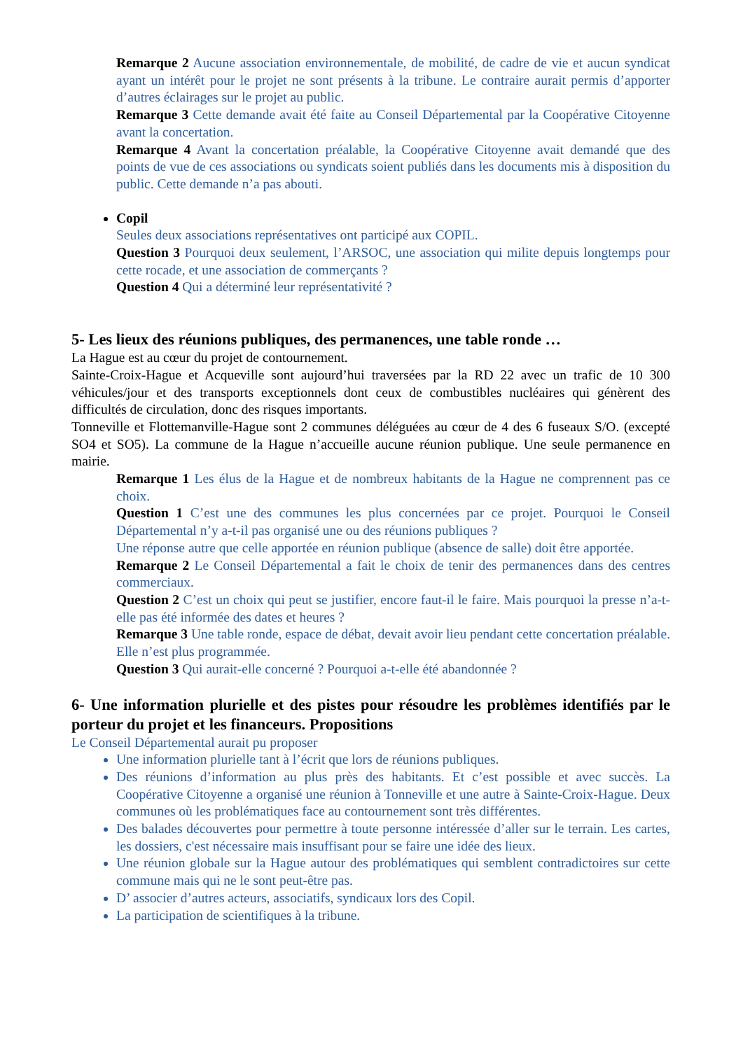Remarque 2 Aucune association environnementale, de mobilité, de cadre de vie et aucun syndicat ayant un intérêt pour le projet ne sont présents à la tribune. Le contraire aurait permis d’apporter d’autres éclairages sur le projet au public.
Remarque 3 Cette demande avait été faite au Conseil Départemental par la Coopérative Citoyenne avant la concertation.
Remarque 4 Avant la concertation préalable, la Coopérative Citoyenne avait demandé que des points de vue de ces associations ou syndicats soient publiés dans les documents mis à disposition du public. Cette demande n’a pas abouti.
Copil
Seules deux associations représentatives ont participé aux COPIL.
Question 3 Pourquoi deux seulement, l’ARSOC, une association qui milite depuis longtemps pour cette rocade, et une association de commerçants ?
Question 4 Qui a déterminé leur représentativité ?
5- Les lieux des réunions publiques, des permanences, une table ronde …
La Hague est au cœur du projet de contournement.
Sainte-Croix-Hague et Acqueville sont aujourd’hui traversées par la RD 22 avec un trafic de 10 300 véhicules/jour et des transports exceptionnels dont ceux de combustibles nucléaires qui génèrent des difficultés de circulation, donc des risques importants.
Tonneville et Flottemanville-Hague sont 2 communes déléguées au cœur de 4 des 6 fuseaux S/O. (excepté SO4 et SO5). La commune de la Hague n’accueille aucune réunion publique. Une seule permanence en mairie.
Remarque 1 Les élus de la Hague et de nombreux habitants de la Hague ne comprennent pas ce choix.
Question 1 C’est une des communes les plus concernées par ce projet. Pourquoi le Conseil Départemental n’y a-t-il pas organisé une ou des réunions publiques ?
Une réponse autre que celle apportée en réunion publique (absence de salle) doit être apportée.
Remarque 2 Le Conseil Départemental a fait le choix de tenir des permanences dans des centres commerciaux.
Question 2 C’est un choix qui peut se justifier, encore faut-il le faire. Mais pourquoi la presse n’a-t-elle pas été informée des dates et heures ?
Remarque 3 Une table ronde, espace de débat, devait avoir lieu pendant cette concertation préalable. Elle n’est plus programmée.
Question 3 Qui aurait-elle concerné ? Pourquoi a-t-elle été abandonnée ?
6- Une information plurielle et des pistes pour résoudre les problèmes identifiés par le porteur du projet et les financeurs. Propositions
Le Conseil Départemental aurait pu proposer
Une information plurielle tant à l’écrit que lors de réunions publiques.
Des réunions d’information au plus près des habitants. Et c’est possible et avec succès. La Coopérative Citoyenne a organisé une réunion à Tonneville et une autre à Sainte-Croix-Hague. Deux communes où les problématiques face au contournement sont très différentes.
Des balades découvertes pour permettre à toute personne intéressée d’aller sur le terrain. Les cartes, les dossiers, c'est nécessaire mais insuffisant pour se faire une idée des lieux.
Une réunion globale sur la Hague autour des problématiques qui semblent contradictoires sur cette commune mais qui ne le sont peut-être pas.
D’ associer d’autres acteurs, associatifs, syndicaux lors des Copil.
La participation de scientifiques à la tribune.